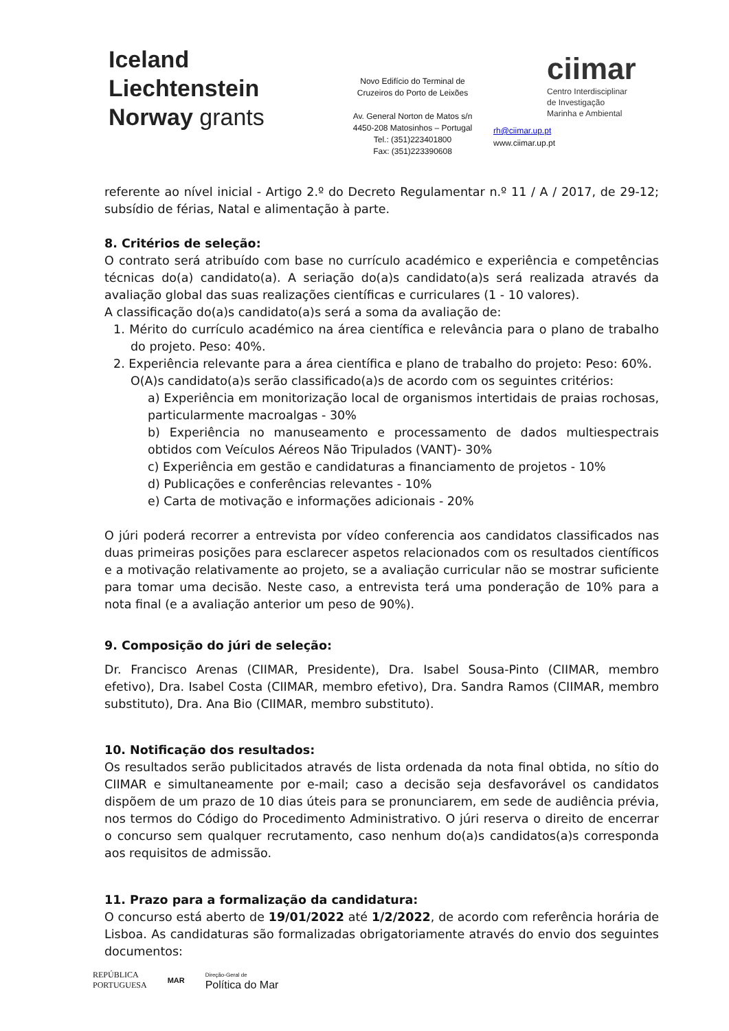Iceland
Liechtenstein
Norway grants
Novo Edifício do Terminal de
Cruzeiros do Porto de Leixões
Av. General Norton de Matos s/n
4450-208 Matosinhos – Portugal
Tel.: (351)223401800
Fax: (351)223390608
ciimar
Centro Interdisciplinar
de Investigação
Marinha e Ambiental
rh@ciimar.up.pt
www.ciimar.up.pt
referente ao nível inicial - Artigo 2.º do Decreto Regulamentar n.º 11 / A / 2017, de 29-12; subsídio de férias, Natal e alimentação à parte.
8. Critérios de seleção:
O contrato será atribuído com base no currículo académico e experiência e competências técnicas do(a) candidato(a). A seriação do(a)s candidato(a)s será realizada através da avaliação global das suas realizações científicas e curriculares (1 - 10 valores).
A classificação do(a)s candidato(a)s será a soma da avaliação de:
1. Mérito do currículo académico na área científica e relevância para o plano de trabalho do projeto. Peso: 40%.
2. Experiência relevante para a área científica e plano de trabalho do projeto: Peso: 60%.
O(A)s candidato(a)s serão classificado(a)s de acordo com os seguintes critérios:
a) Experiência em monitorização local de organismos intertidais de praias rochosas, particularmente macroalgas - 30%
b) Experiência no manuseamento e processamento de dados multiespectrais obtidos com Veículos Aéreos Não Tripulados (VANT)- 30%
c) Experiência em gestão e candidaturas a financiamento de projetos - 10%
d) Publicações e conferências relevantes - 10%
e) Carta de motivação e informações adicionais - 20%
O júri poderá recorrer a entrevista por vídeo conferencia aos candidatos classificados nas duas primeiras posições para esclarecer aspetos relacionados com os resultados científicos e a motivação relativamente ao projeto, se a avaliação curricular não se mostrar suficiente para tomar uma decisão. Neste caso, a entrevista terá uma ponderação de 10% para a nota final (e a avaliação anterior um peso de 90%).
9. Composição do júri de seleção:
Dr. Francisco Arenas (CIIMAR, Presidente), Dra. Isabel Sousa-Pinto (CIIMAR, membro efetivo), Dra. Isabel Costa (CIIMAR, membro efetivo), Dra. Sandra Ramos (CIIMAR, membro substituto), Dra. Ana Bio (CIIMAR, membro substituto).
10. Notificação dos resultados:
Os resultados serão publicitados através de lista ordenada da nota final obtida, no sítio do CIIMAR e simultaneamente por e-mail; caso a decisão seja desfavorável os candidatos dispõem de um prazo de 10 dias úteis para se pronunciarem, em sede de audiência prévia, nos termos do Código do Procedimento Administrativo. O júri reserva o direito de encerrar o concurso sem qualquer recrutamento, caso nenhum do(a)s candidatos(a)s corresponda aos requisitos de admissão.
11. Prazo para a formalização da candidatura:
O concurso está aberto de 19/01/2022 até 1/2/2022, de acordo com referência horária de Lisboa. As candidaturas são formalizadas obrigatoriamente através do envio dos seguintes documentos:
REPÚBLICA
PORTUGUESA
MAR
Direção-Geral de
Política do Mar